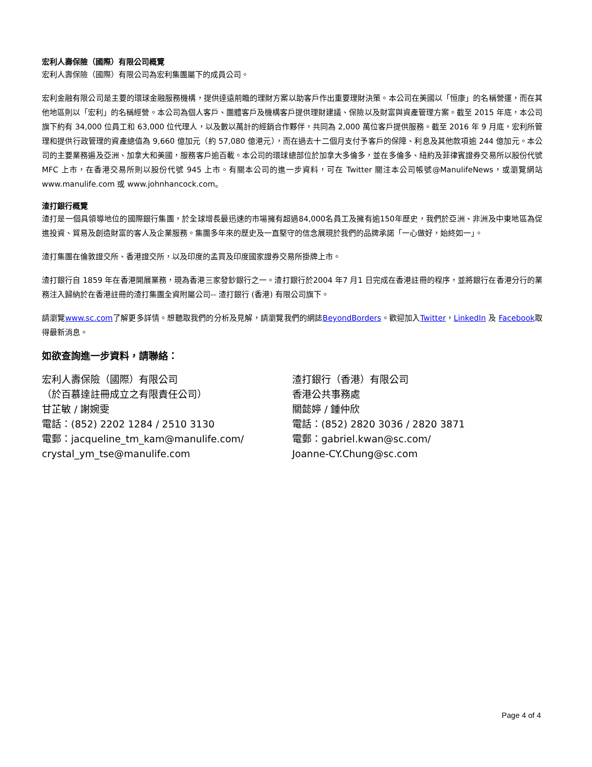宏利人壽保險（國際）有限公司概覽
宏利人壽保險（國際）有限公司為宏利集團屬下的成員公司。
宏利金融有限公司是主要的環球金融服務機構，提供達遠前瞻的理財方案以助客戶作出重要理財決策。本公司在美國以「恒康」的名稱營運，而在其他地區則以「宏利」的名稱經營。本公司為個人客戶、團體客戶及機構客戶提供理財建議、保險以及財富與資產管理方案。截至 2015 年底，本公司旗下約有 34,000 位員工和 63,000 位代理人，以及數以萬計的經銷合作夥伴，共同為 2,000 萬位客戶提供服務。截至 2016 年 9 月底，宏利所管理和提供行政管理的資產總值為 9,660 億加元（約 57,080 億港元），而在過去十二個月支付予客戶的保障、利息及其他款項逾 244 億加元。本公司的主要業務遍及亞洲、加拿大和美國，服務客戶逾百載。本公司的環球總部位於加拿大多倫多，並在多倫多、紐約及菲律賓證券交易所以股份代號 MFC 上市，在香港交易所則以股份代號 945 上市。有關本公司的進一步資料，可在 Twitter 關注本公司帳號@ManulifeNews，或瀏覽網站 www.manulife.com 或 www.johnhancock.com。
渣打銀行概覽
渣打是一個具領導地位的國際銀行集團，於全球增長最迅速的市場擁有超過84,000名員工及擁有逾150年歷史，我們於亞洲、非洲及中東地區為促進投資、貿易及創造財富的客人及企業服務。集團多年來的歷史及一直堅守的信念展現於我們的品牌承諾「一心做好，始終如一」。
渣打集團在倫敦證交所、香港證交所，以及印度的孟買及印度國家證券交易所掛牌上市。
渣打銀行自 1859 年在香港開展業務，現為香港三家發鈔銀行之一。渣打銀行於2004 年7 月1 日完成在香港註冊的程序，並將銀行在香港分行的業務注入歸納於在香港註冊的渣打集團全資附屬公司-- 渣打銀行 (香港) 有限公司旗下。
請瀏覽www.sc.com了解更多詳情。想聽取我們的分析及見解，請瀏覽我們的網誌BeyondBorders。歡迎加入Twitter，LinkedIn 及 Facebook取得最新消息。
如欲查詢進一步資料，請聯絡：
宏利人壽保險（國際）有限公司
（於百慕達註冊成立之有限責任公司）
甘芷敏 / 謝婉雯
電話：(852) 2202 1284 / 2510 3130
電郵：jacqueline_tm_kam@manulife.com/
crystal_ym_tse@manulife.com
渣打銀行（香港）有限公司
香港公共事務處
關懿婷 / 鍾仲欣
電話：(852) 2820 3036 / 2820 3871
電郵：gabriel.kwan@sc.com/
Joanne-CY.Chung@sc.com
Page 4 of 4